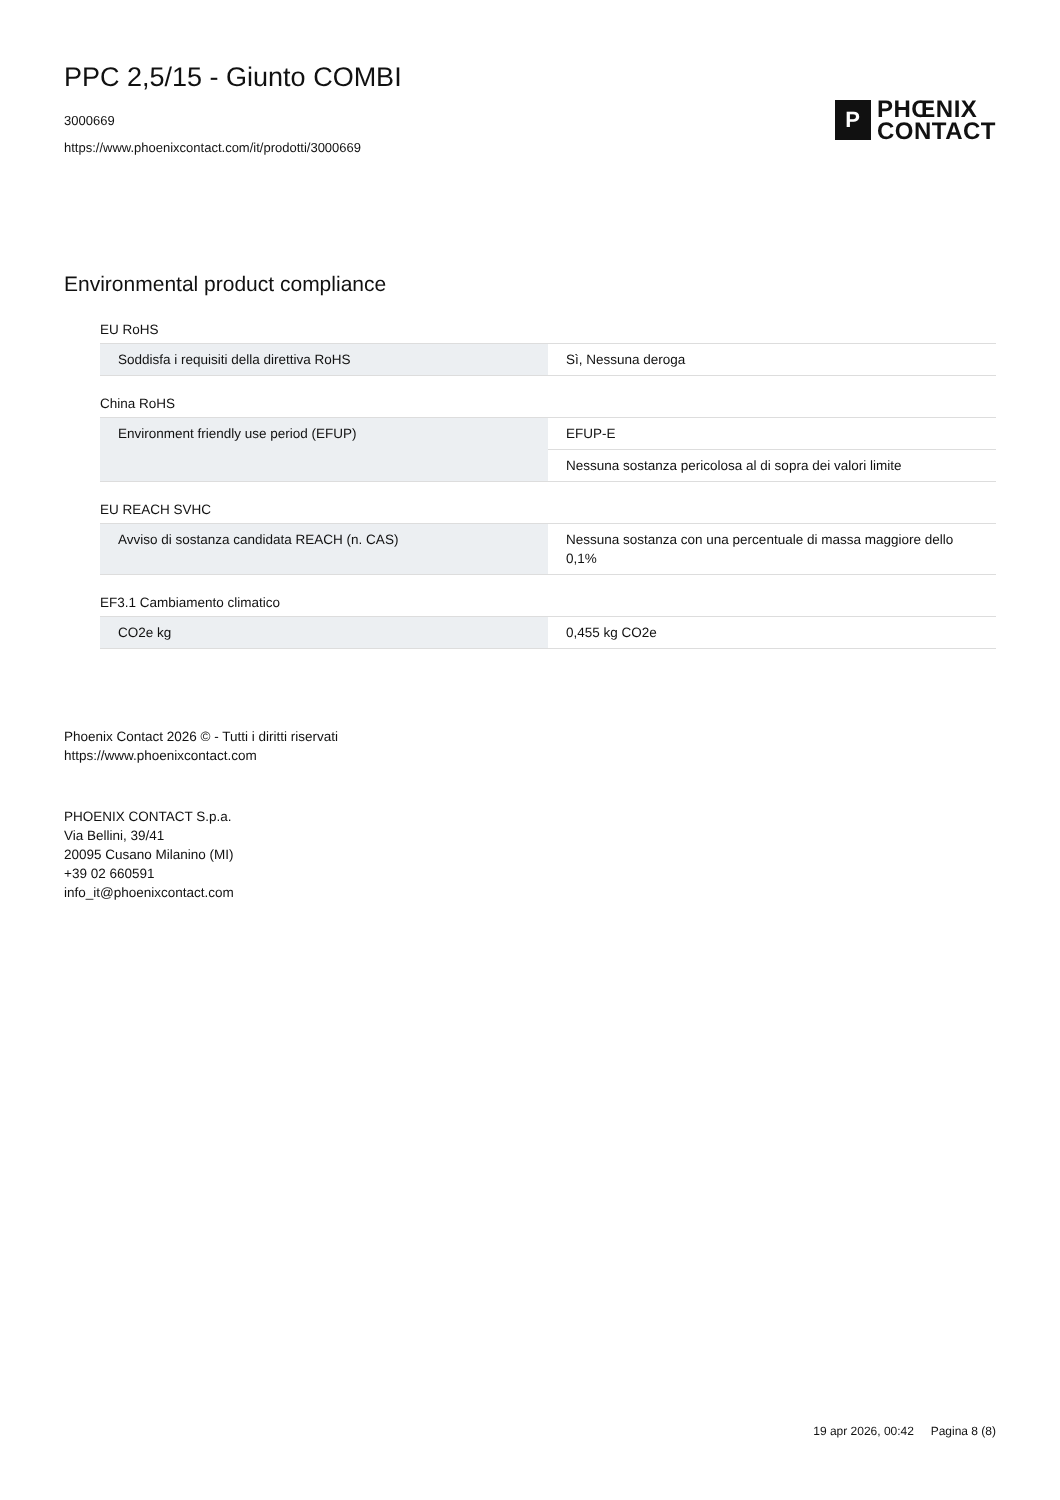PPC 2,5/15 - Giunto COMBI
3000669
https://www.phoenixcontact.com/it/prodotti/3000669
P
PHŒNIX
CONTACT
Environmental product compliance
EU RoHS
| Soddisfa i requisiti della direttiva RoHS | Sì, Nessuna deroga |
China RoHS
| Environment friendly use period (EFUP) | EFUP-E |
| | Nessuna sostanza pericolosa al di sopra dei valori limite |
EU REACH SVHC
| Avviso di sostanza candidata REACH (n. CAS) | Nessuna sostanza con una percentuale di massa maggiore dello 0,1% |
EF3.1 Cambiamento climatico
| CO2e kg | 0,455 kg CO2e |
Phoenix Contact 2026 © - Tutti i diritti riservati
https://www.phoenixcontact.com
PHOENIX CONTACT S.p.a.
Via Bellini, 39/41
20095 Cusano Milanino (MI)
+39 02 660591
info_it@phoenixcontact.com
19 apr 2026, 00:42 Pagina 8 (8)